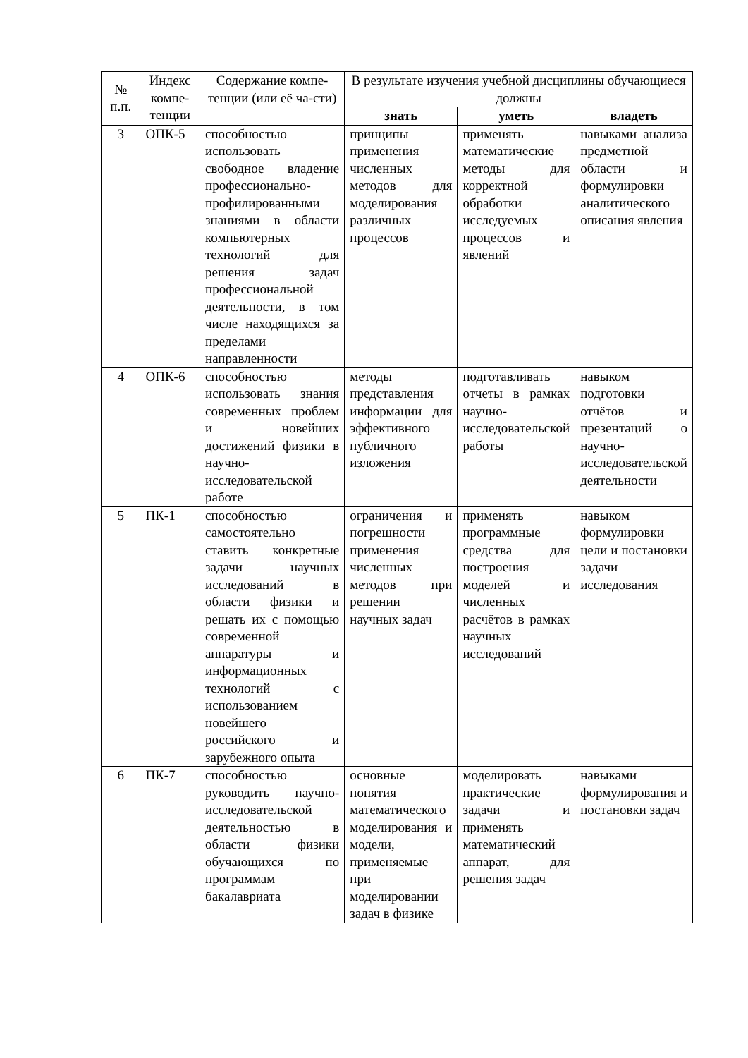| № п.п. | Индекс компе-тенции | Содержание компе-тенции (или её ча-сти) | В результате изучения учебной дисциплины обучающиеся должны | | |
| --- | --- | --- | --- | --- | --- |
| | | | знать | уметь | владеть |
| 3 | ОПК-5 | способностью использовать свободное владение профессионально-профилированными знаниями в области компьютерных технологий для решения задач профессиональной деятельности, в том числе находящихся за пределами направленности | принципы применения численных методов для моделирования различных процессов | применять математические методы для корректной обработки исследуемых процессов и явлений | навыками анализа предметной области и формулировки аналитического описания явления |
| 4 | ОПК-6 | способностью использовать знания современных проблем и новейших достижений физики в научно-исследовательской работе | методы представления информации для эффективного публичного изложения | подготавливать отчеты в рамках научно-исследовательской работы | навыком подготовки отчётов и презентаций о научно-исследовательской деятельности |
| 5 | ПК-1 | способностью самостоятельно ставить конкретные задачи научных исследований в области физики и решать их с помощью современной аппаратуры и информационных технологий с использованием новейшего российского и зарубежного опыта | ограничения и погрешности применения численных методов при решении научных задач | применять программные средства для построения моделей и численных расчётов в рамках научных исследований | навыком формулировки цели и постановки задачи исследования |
| 6 | ПК-7 | способностью руководить научно-исследовательской деятельностью в области физики обучающихся по программам бакалавриата | основные понятия математического моделирования и модели, применяемые при моделировании задач в физике | моделировать практические задачи и применять математический аппарат, для решения задач | навыками формулирования и постановки задач |